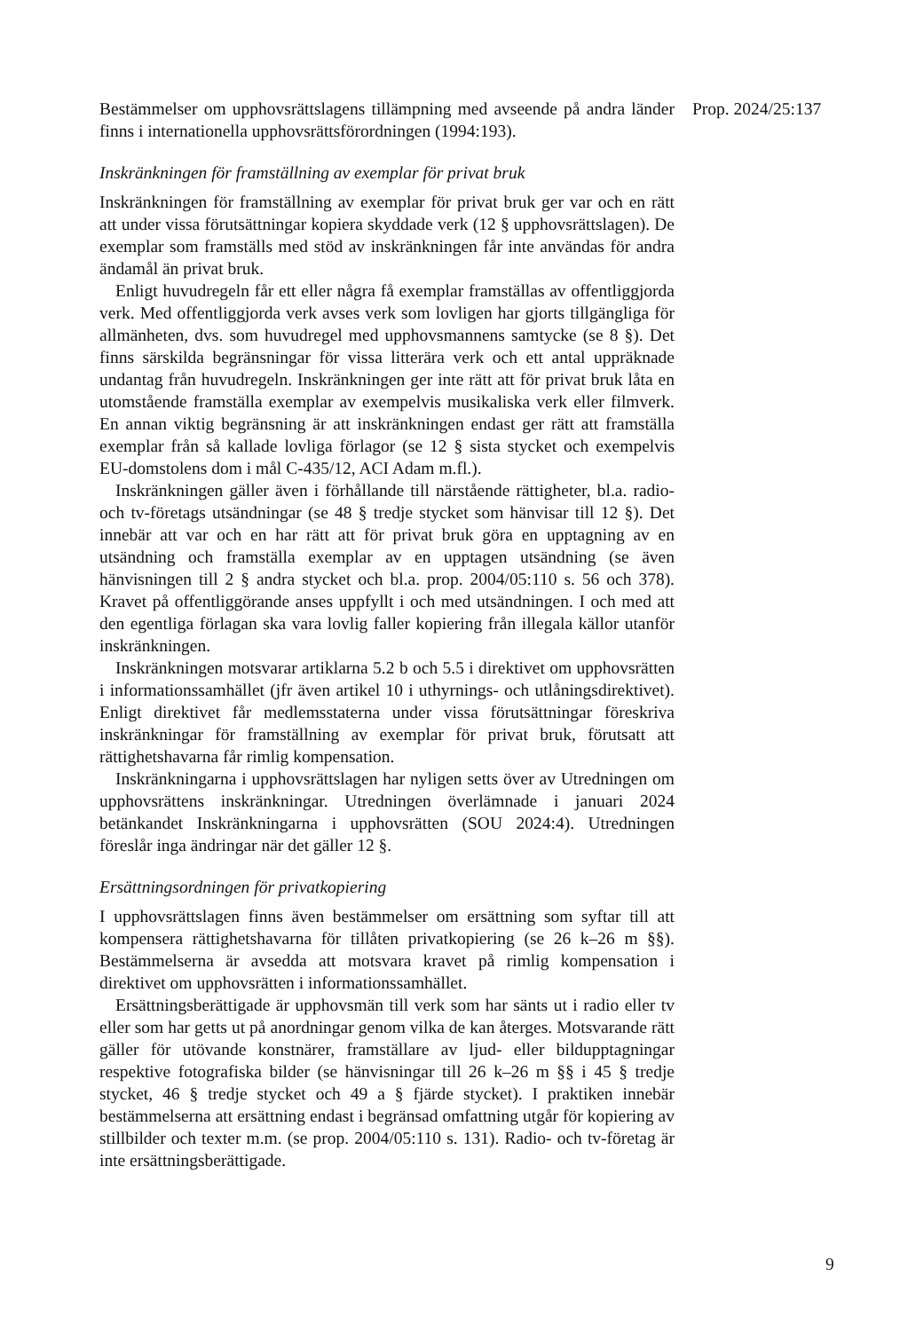Bestämmelser om upphovsrättslagens tillämpning med avseende på andra länder finns i internationella upphovsrättsförordningen (1994:193).
Inskränkningen för framställning av exemplar för privat bruk
Inskränkningen för framställning av exemplar för privat bruk ger var och en rätt att under vissa förutsättningar kopiera skyddade verk (12 § upphovsrättslagen). De exemplar som framställs med stöd av inskränkningen får inte användas för andra ändamål än privat bruk.
Enligt huvudregeln får ett eller några få exemplar framställas av offentliggjorda verk. Med offentliggjorda verk avses verk som lovligen har gjorts tillgängliga för allmänheten, dvs. som huvudregel med upphovsmannens samtycke (se 8 §). Det finns särskilda begränsningar för vissa litterära verk och ett antal uppräknade undantag från huvudregeln. Inskränkningen ger inte rätt att för privat bruk låta en utomstående framställa exemplar av exempelvis musikaliska verk eller filmverk. En annan viktig begränsning är att inskränkningen endast ger rätt att framställa exemplar från så kallade lovliga förlagor (se 12 § sista stycket och exempelvis EU-domstolens dom i mål C-435/12, ACI Adam m.fl.).
Inskränkningen gäller även i förhållande till närstående rättigheter, bl.a. radio- och tv-företags utsändningar (se 48 § tredje stycket som hänvisar till 12 §). Det innebär att var och en har rätt att för privat bruk göra en upptagning av en utsändning och framställa exemplar av en upptagen utsändning (se även hänvisningen till 2 § andra stycket och bl.a. prop. 2004/05:110 s. 56 och 378). Kravet på offentliggörande anses uppfyllt i och med utsändningen. I och med att den egentliga förlagan ska vara lovlig faller kopiering från illegala källor utanför inskränkningen.
Inskränkningen motsvarar artiklarna 5.2 b och 5.5 i direktivet om upphovsrätten i informationssamhället (jfr även artikel 10 i uthyrnings- och utlåningsdirektivet). Enligt direktivet får medlemsstaterna under vissa förutsättningar föreskriva inskränkningar för framställning av exemplar för privat bruk, förutsatt att rättighetshavarna får rimlig kompensation.
Inskränkningarna i upphovsrättslagen har nyligen setts över av Utredningen om upphovsrättens inskränkningar. Utredningen överlämnade i januari 2024 betänkandet Inskränkningarna i upphovsrätten (SOU 2024:4). Utredningen föreslår inga ändringar när det gäller 12 §.
Ersättningsordningen för privatkopiering
I upphovsrättslagen finns även bestämmelser om ersättning som syftar till att kompensera rättighetshavarna för tillåten privatkopiering (se 26 k–26 m §§). Bestämmelserna är avsedda att motsvara kravet på rimlig kompensation i direktivet om upphovsrätten i informationssamhället.
Ersättningsberättigade är upphovsmän till verk som har sänts ut i radio eller tv eller som har getts ut på anordningar genom vilka de kan återges. Motsvarande rätt gäller för utövande konstnärer, framställare av ljud- eller bildupptagningar respektive fotografiska bilder (se hänvisningar till 26 k–26 m §§ i 45 § tredje stycket, 46 § tredje stycket och 49 a § fjärde stycket). I praktiken innebär bestämmelserna att ersättning endast i begränsad omfattning utgår för kopiering av stillbilder och texter m.m. (se prop. 2004/05:110 s. 131). Radio- och tv-företag är inte ersättningsberättigade.
Prop. 2024/25:137
9